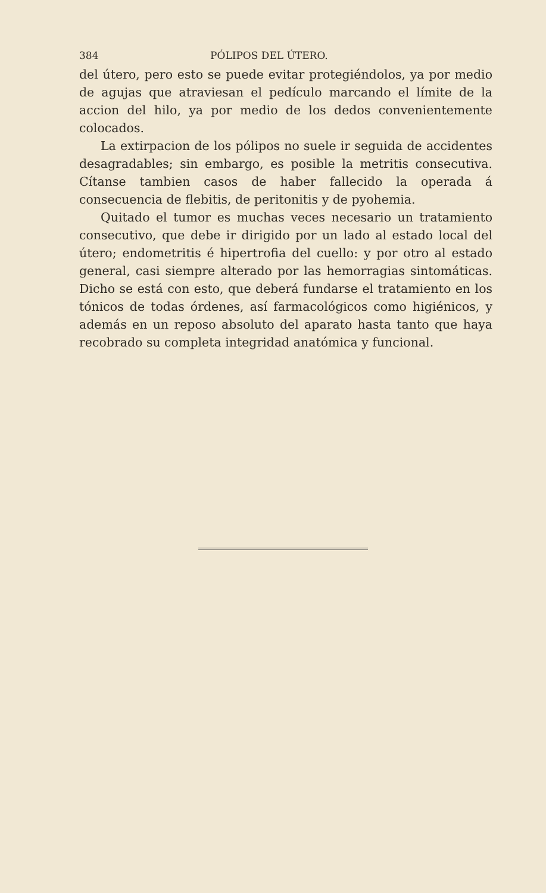384 PÓLIPOS DEL ÚTERO.
del útero, pero esto se puede evitar protegiéndolos, ya por medio de agujas que atraviesan el pedículo marcando el límite de la accion del hilo, ya por medio de los dedos convenientemente colocados.
La extirpacion de los pólipos no suele ir seguida de accidentes desagradables; sin embargo, es posible la metritis consecutiva. Cítanse tambien casos de haber fallecido la operada á consecuencia de flebitis, de peritonitis y de pyohemia.
Quitado el tumor es muchas veces necesario un tratamiento consecutivo, que debe ir dirigido por un lado al estado local del útero; endometritis é hipertrofia del cuello: y por otro al estado general, casi siempre alterado por las hemorragias sintomáticas. Dicho se está con esto, que deberá fundarse el tratamiento en los tónicos de todas órdenes, así farmacológicos como higiénicos, y además en un reposo absoluto del aparato hasta tanto que haya recobrado su completa integridad anatómica y funcional.